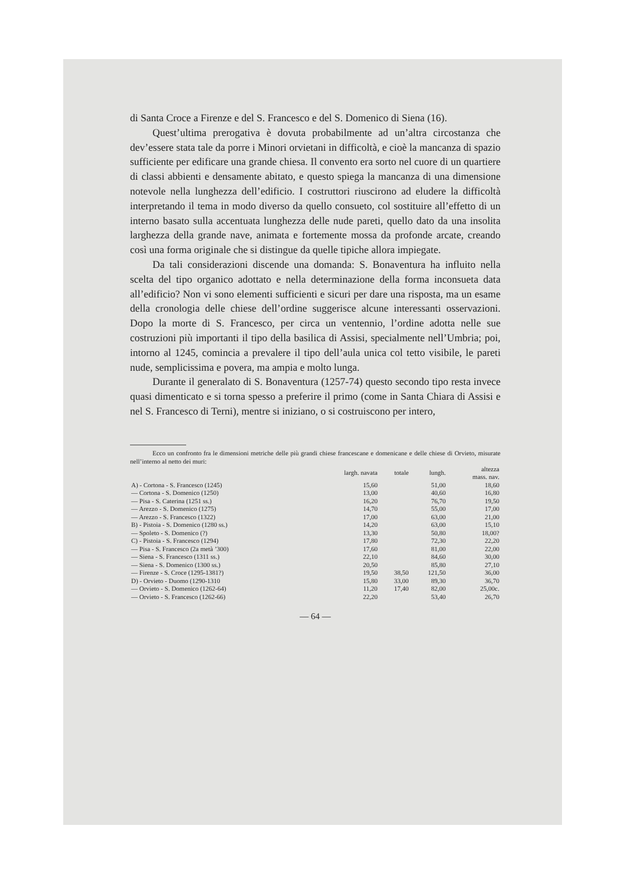di Santa Croce a Firenze e del S. Francesco e del S. Domenico di Siena (16).
Quest’ultima prerogativa è dovuta probabilmente ad un’altra circostanza che dev’essere stata tale da porre i Minori orvietani in difficoltà, e cioè la mancanza di spazio sufficiente per edificare una grande chiesa. Il convento era sorto nel cuore di un quartiere di classi abbienti e densamente abitato, e questo spiega la mancanza di una dimensione notevole nella lunghezza dell’edificio. I costruttori riuscirono ad eludere la difficoltà interpretando il tema in modo diverso da quello consueto, col sostituire all’effetto di un interno basato sulla accentuata lunghezza delle nude pareti, quello dato da una insolita larghezza della grande nave, animata e fortemente mossa da profonde arcate, creando così una forma originale che si distingue da quelle tipiche allora impiegate.
Da tali considerazioni discende una domanda: S. Bonaventura ha influito nella scelta del tipo organico adottato e nella determinazione della forma inconsueta data all’edificio? Non vi sono elementi sufficienti e sicuri per dare una risposta, ma un esame della cronologia delle chiese dell’ordine suggerisce alcune interessanti osservazioni. Dopo la morte di S. Francesco, per circa un ventennio, l’ordine adotta nelle sue costruzioni più importanti il tipo della basilica di Assisi, specialmente nell’Umbria; poi, intorno al 1245, comincia a prevalere il tipo dell’aula unica col tetto visibile, le pareti nude, semplicissima e povera, ma ampia e molto lunga.
Durante il generalato di S. Bonaventura (1257-74) questo secondo tipo resta invece quasi dimenticato e si torna spesso a preferire il primo (come in Santa Chiara di Assisi e nel S. Francesco di Terni), mentre si iniziano, o si costruiscono per intero,
Ecco un confronto fra le dimensioni metriche delle più grandi chiese francescane e domenicane e delle chiese di Orvieto, misurate nell’interno al netto dei muri:
| | largh. navata | totale | lungh. | altezza mass. nav. |
| --- | --- | --- | --- | --- |
| A) - Cortona - S. Francesco (1245) | 15,60 | | 51,00 | 18,60 |
| — Cortona - S. Domenico (1250) | 13,00 | | 40,60 | 16,80 |
| — Pisa - S. Caterina (1251 ss.) | 16,20 | | 76,70 | 19,50 |
| — Arezzo - S. Domenico (1275) | 14,70 | | 55,00 | 17,00 |
| — Arezzo - S. Francesco (1322) | 17,00 | | 63,00 | 21,00 |
| B) - Pistoia - S. Domenico (1280 ss.) | 14,20 | | 63,00 | 15,10 |
| — Spoleto - S. Domenico (?) | 13,30 | | 50,80 | 18,00? |
| C) - Pistoia - S. Francesco (1294) | 17,80 | | 72,30 | 22,20 |
| — Pisa - S. Francesco (2a metà ’300) | 17,60 | | 81,00 | 22,00 |
| — Siena - S. Francesco (1311 ss.) | 22,10 | | 84,60 | 30,00 |
| — Siena - S. Domenico (1300 ss.) | 20,50 | | 85,80 | 27,10 |
| — Firenze - S. Croce (1295-1381?) | 19,50 | 38,50 | 121,50 | 36,00 |
| D) - Orvieto - Duomo (1290-1310 | 15,80 | 33,00 | 89,30 | 36,70 |
| — Orvieto - S. Domenico (1262-64) | 11,20 | 17,40 | 82,00 | 25,00c. |
| — Orvieto - S. Francesco (1262-66) | 22,20 | | 53,40 | 26,70 |
— 64 —